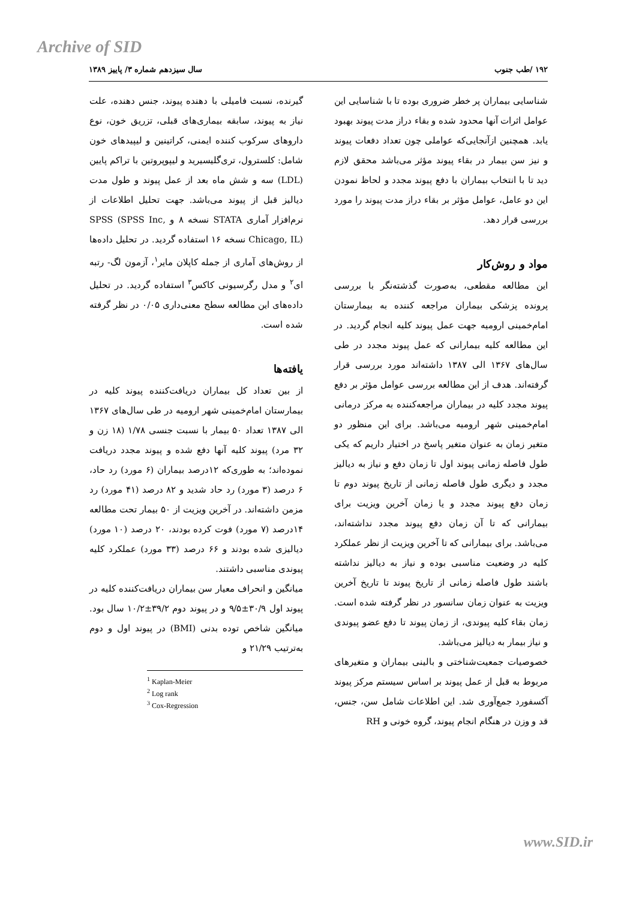Archive of SID
۱۹۲ /طب جنوب سال سیزدهم شماره ۳/ پاییز ۱۳۸۹
شناسایی بیماران پر خطر ضروری بوده تا با شناسایی این عوامل اثرات آنها محدود شده و بقاء دراز مدت پیوند بهبود یابد. همچنین ازآنجایی‌که عواملی چون تعداد دفعات پیوند و نیز سن بیمار در بقاء پیوند مؤثر می‌باشد محقق لازم دید تا با انتخاب بیماران با دفع پیوند مجدد و لحاظ نمودن این دو عامل، عوامل مؤثر بر بقاء دراز مدت پیوند را مورد بررسی قرار دهد.
مواد و روش‌کار
این مطالعه مقطعی، به‌صورت گذشته‌نگر با بررسی پرونده پزشکی بیماران مراجعه کننده به بیمارستان امام‌خمینی ارومیه جهت عمل پیوند کلیه انجام گردید. در این مطالعه کلیه بیمارانی که عمل پیوند مجدد در طی سال‌های ۱۳۶۷ الی ۱۳۸۷ داشته‌اند مورد بررسی قرار گرفته‌اند. هدف از این مطالعه بررسی عوامل مؤثر بر دفع پیوند مجدد کلیه در بیماران مراجعه‌کننده به مرکز درمانی امام‌خمینی شهر ارومیه می‌باشد. برای این منظور دو متغیر زمان به عنوان متغیر پاسخ در اختیار داریم که یکی طول فاصله زمانی پیوند اول تا زمان دفع و نیاز به دیالیز مجدد و دیگری طول فاصله زمانی از تاریخ پیوند دوم تا زمان دفع پیوند مجدد و یا زمان آخرین ویزیت برای بیمارانی که تا آن زمان دفع پیوند مجدد نداشته‌اند، می‌باشد. برای بیمارانی که تا آخرین ویزیت از نظر عملکرد کلیه در وضعیت مناسبی بوده و نیاز به دیالیز نداشته باشند طول فاصله زمانی از تاریخ پیوند تا تاریخ آخرین ویزیت به عنوان زمان سانسور در نظر گرفته شده است. زمان بقاء کلیه پیوندی، از زمان پیوند تا دفع عضو پیوندی و نیاز بیمار به دیالیز می‌باشد.
خصوصیات جمعیت‌شناختی و بالینی بیماران و متغیرهای مربوط به قبل از عمل پیوند بر اساس سیستم مرکز پیوند آکسفورد جمع‌آوری شد. این اطلاعات شامل سن، جنس، قد و وزن در هنگام انجام پیوند، گروه خونی و RH
گیرنده، نسبت فامیلی با دهنده پیوند، جنس دهنده، علت نیاز به پیوند، سابقه بیماری‌های قبلی، تزریق خون، نوع داروهای سرکوب کننده ایمنی، کراتینین و لیپیدهای خون شامل: کلسترول، تری‌گلیسیرید و لیپوپروتین با تراکم پایین (LDL) سه و شش ماه بعد از عمل پیوند و طول مدت دیالیز قبل از پیوند می‌باشد. جهت تحلیل اطلاعات از نرم‌افزار آماری STATA نسخه ۸ و SPSS (SPSS Inc, Chicago, IL) نسخه ۱۶ استفاده گردید. در تحلیل داده‌ها از روش‌های آماری از جمله کاپلان مایر<sup>۱</sup>، آزمون لگ- رتبه ای<sup>۲</sup> و مدل رگرسیونی کاکس<sup>۳</sup> استفاده گردید. در تحلیل داده‌های این مطالعه سطح معنی‌داری ۰/۰۵ در نظر گرفته شده است.
یافته‌ها
از بین تعداد کل بیماران دریافت‌کننده پیوند کلیه در بیمارستان امام‌خمینی شهر ارومیه در طی سال‌های ۱۳۶۷ الی ۱۳۸۷ تعداد ۵۰ بیمار با نسبت جنسی ۱/۷۸ (۱۸ زن و ۳۲ مرد) پیوند کلیه آنها دفع شده و پیوند مجدد دریافت نموده‌اند؛ به طوری‌که ۱۲درصد بیماران (۶ مورد) رد حاد، ۶ درصد (۳ مورد) رد حاد شدید و ۸۲ درصد (۴۱ مورد) رد مزمن داشته‌اند. در آخرین ویزیت از ۵۰ بیمار تحت مطالعه ۱۴درصد (۷ مورد) فوت کرده بودند، ۲۰ درصد (۱۰ مورد) دیالیزی شده بودند و ۶۶ درصد (۳۳ مورد) عملکرد کلیه پیوندی مناسبی داشتند.
میانگین و انحراف معیار سن بیماران دریافت‌کننده کلیه در پیوند اول ۳۰/۹±۹/۵ و در پیوند دوم ۳۹/۲±۱۰/۲ سال بود. میانگین شاخص توده بدنی (BMI) در پیوند اول و دوم به‌ترتیب ۲۱/۲۹ و
<sup>1</sup> Kaplan-Meier
<sup>2</sup> Log rank
<sup>3</sup> Cox-Regression
www.SID.ir